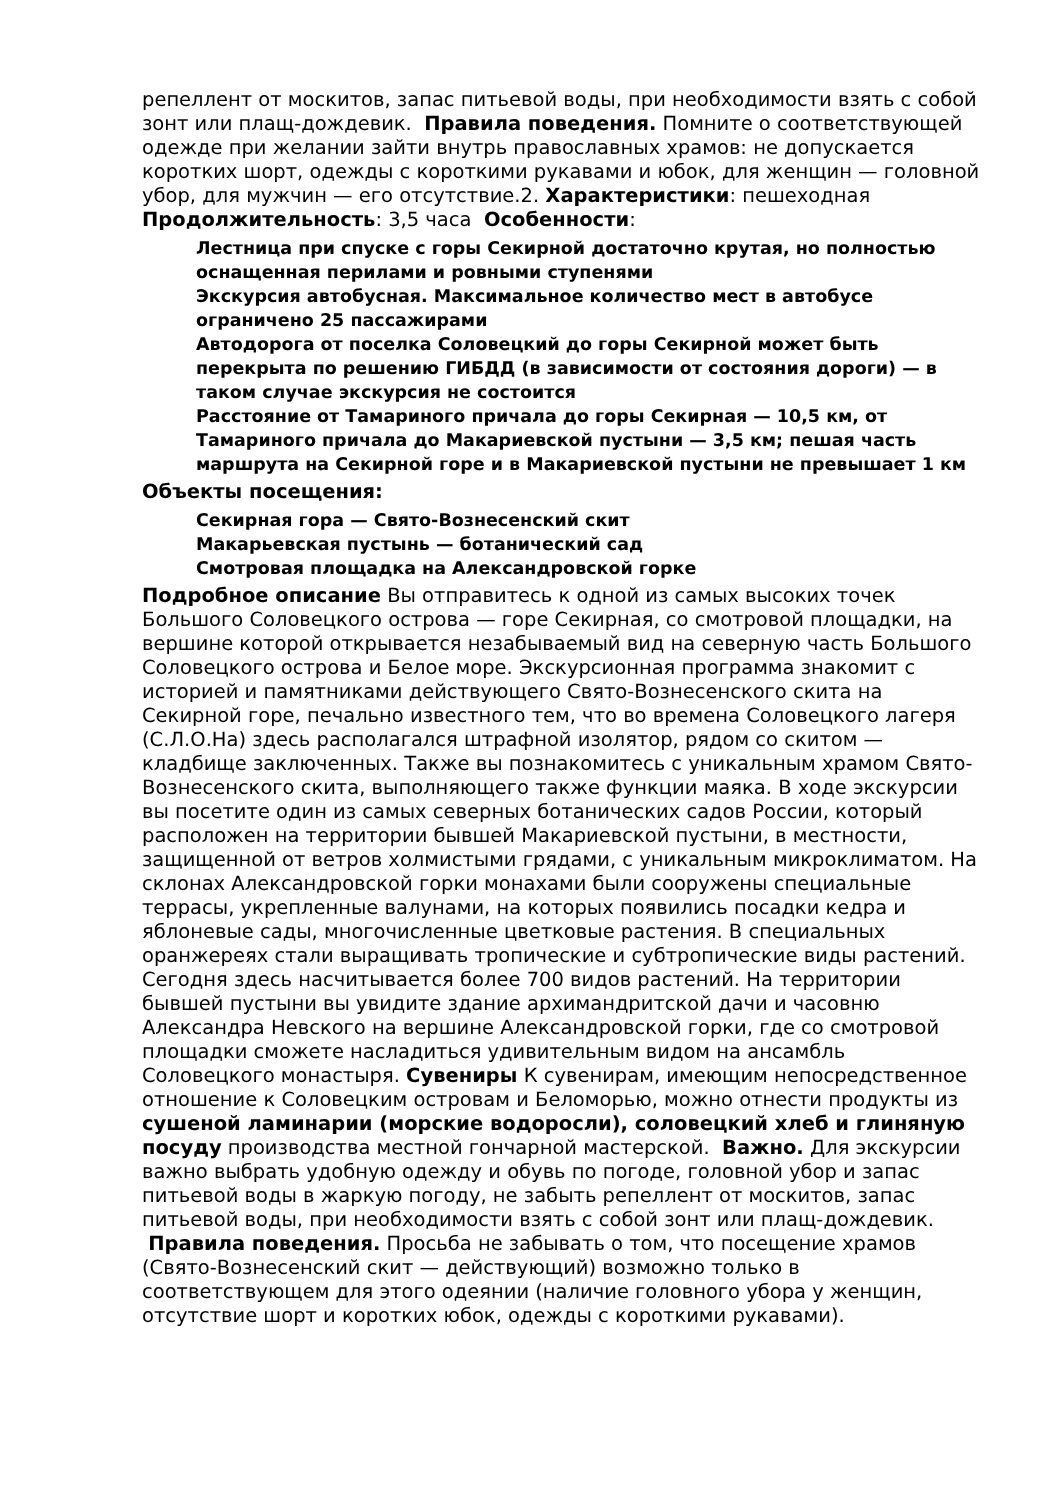репеллент от москитов, запас питьевой воды, при необходимости взять с собой зонт или плащ-дождевик. Правила поведения. Помните о соответствующей одежде при желании зайти внутрь православных храмов: не допускается коротких шорт, одежды с короткими рукавами и юбок, для женщин — головной убор, для мужчин — его отсутствие.2. Характеристики: пешеходная Продолжительность: 3,5 часа Особенности:
Лестница при спуске с горы Секирной достаточно крутая, но полностью оснащенная перилами и ровными ступенями
Экскурсия автобусная. Максимальное количество мест в автобусе ограничено 25 пассажирами
Автодорога от поселка Соловецкий до горы Секирной может быть перекрыта по решению ГИБДД (в зависимости от состояния дороги) — в таком случае экскурсия не состоится
Расстояние от Тамариного причала до горы Секирная — 10,5 км, от Тамариного причала до Макариевской пустыни — 3,5 км; пешая часть маршрута на Секирной горе и в Макариевской пустыни не превышает 1 км
Объекты посещения:
Секирная гора — Свято-Вознесенский скит
Макарьевская пустынь — ботанический сад
Смотровая площадка на Александровской горке
Подробное описание Вы отправитесь к одной из самых высоких точек Большого Соловецкого острова — горе Секирная, со смотровой площадки, на вершине которой открывается незабываемый вид на северную часть Большого Соловецкого острова и Белое море. Экскурсионная программа знакомит с историей и памятниками действующего Свято-Вознесенского скита на Секирной горе, печально известного тем, что во времена Соловецкого лагеря (С.Л.О.На) здесь располагался штрафной изолятор, рядом со скитом — кладбище заключенных. Также вы познакомитесь с уникальным храмом Свято-Вознесенского скита, выполняющего также функции маяка. В ходе экскурсии вы посетите один из самых северных ботанических садов России, который расположен на территории бывшей Макариевской пустыни, в местности, защищенной от ветров холмистыми грядами, с уникальным микроклиматом. На склонах Александровской горки монахами были сооружены специальные террасы, укрепленные валунами, на которых появились посадки кедра и яблоневые сады, многочисленные цветковые растения. В специальных оранжереях стали выращивать тропические и субтропические виды растений. Сегодня здесь насчитывается более 700 видов растений. На территории бывшей пустыни вы увидите здание архимандритской дачи и часовню Александра Невского на вершине Александровской горки, где со смотровой площадки сможете насладиться удивительным видом на ансамбль Соловецкого монастыря. Сувениры К сувенирам, имеющим непосредственное отношение к Соловецким островам и Беломорью, можно отнести продукты из сушеной ламинарии (морские водоросли), соловецкий хлеб и глиняную посуду производства местной гончарной мастерской. Важно. Для экскурсии важно выбрать удобную одежду и обувь по погоде, головной убор и запас питьевой воды в жаркую погоду, не забыть репеллент от москитов, запас питьевой воды, при необходимости взять с собой зонт или плащ-дождевик. Правила поведения. Просьба не забывать о том, что посещение храмов (Свято-Вознесенский скит — действующий) возможно только в соответствующем для этого одеянии (наличие головного убора у женщин, отсутствие шорт и коротких юбок, одежды с короткими рукавами).